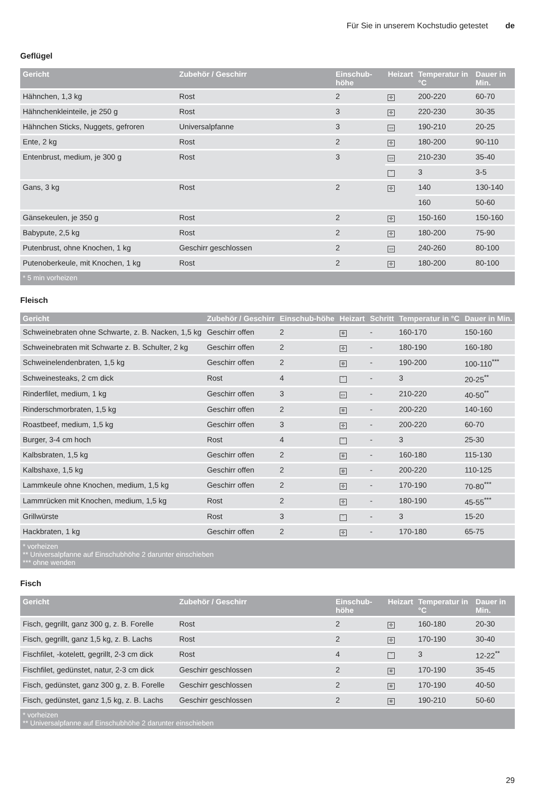Für Sie in unserem Kochstudio getestet de
Geflügel
| Gericht | Zubehör / Geschirr | Einschub-höhe | Heizart | Temperatur in °C | Dauer in Min. |
| --- | --- | --- | --- | --- | --- |
| Hähnchen, 1,3 kg | Rost | 2 | ✢ | 200-220 | 60-70 |
| Hähnchenkleinteile, je 250 g | Rost | 3 | ✢ | 220-230 | 30-35 |
| Hähnchen Sticks, Nuggets, gefroren | Universalpfanne | 3 | ▭ | 190-210 | 20-25 |
| Ente, 2 kg | Rost | 2 | ✢ | 180-200 | 90-110 |
| Entenbrust, medium, je 300 g | Rost | 3 | ▭ | 210-230 | 35-40 |
| | | | ‾ | 3 | 3-5 |
| Gans, 3 kg | Rost | 2 | ✢ | 140 | 130-140 |
| | | | | 160 | 50-60 |
| Gänsekeulen, je 350 g | Rost | 2 | ✢ | 150-160 | 150-160 |
| Babypute, 2,5 kg | Rost | 2 | ✢ | 180-200 | 75-90 |
| Putenbrust, ohne Knochen, 1 kg | Geschirr geschlossen | 2 | ▭ | 240-260 | 80-100 |
| Putenoberkeule, mit Knochen, 1 kg | Rost | 2 | ✢ | 180-200 | 80-100 |
| * 5 min vorheizen | | | | | |
Fleisch
| Gericht | Zubehör / Geschirr | Einschub-höhe | Heizart | Schritt | Temperatur in °C | Dauer in Min. |
| --- | --- | --- | --- | --- | --- | --- |
| Schweinebraten ohne Schwarte, z. B. Nacken, 1,5 kg | Geschirr offen | 2 | ✲ | - | 160-170 | 150-160 |
| Schweinebraten mit Schwarte z. B. Schulter, 2 kg | Geschirr offen | 2 | ✢ | - | 180-190 | 160-180 |
| Schweinelendenbraten, 1,5 kg | Geschirr offen | 2 | ⊛ | - | 190-200 | 100-110<sup>***</sup> |
| Schweinesteaks, 2 cm dick | Rost | 4 | ‾ | - | 3 | 20-25<sup>**</sup> |
| Rinderfilet, medium, 1 kg | Geschirr offen | 3 | ▭ | - | 210-220 | 40-50<sup>**</sup> |
| Rinderschmorbraten, 1,5 kg | Geschirr offen | 2 | ✲ | - | 200-220 | 140-160 |
| Roastbeef, medium, 1,5 kg | Geschirr offen | 3 | ✢ | - | 200-220 | 60-70 |
| Burger, 3-4 cm hoch | Rost | 4 | ‾ | - | 3 | 25-30 |
| Kalbsbraten, 1,5 kg | Geschirr offen | 2 | ✲ | - | 160-180 | 115-130 |
| Kalbshaxe, 1,5 kg | Geschirr offen | 2 | ⊛ | - | 200-220 | 110-125 |
| Lammkeule ohne Knochen, medium, 1,5 kg | Geschirr offen | 2 | ✢ | - | 170-190 | 70-80<sup>***</sup> |
| Lammrücken mit Knochen, medium, 1,5 kg | Rost | 2 | ✢ | - | 180-190 | 45-55<sup>***</sup> |
| Grillwürste | Rost | 3 | ‾ | - | 3 | 15-20 |
| Hackbraten, 1 kg | Geschirr offen | 2 | ✢ | - | 170-180 | 65-75 |
| * vorheizen ** Universalpfanne auf Einschubhöhe 2 darunter einschieben *** ohne wenden | | | | | | |
Fisch
| Gericht | Zubehör / Geschirr | Einschub-höhe | Heizart | Temperatur in °C | Dauer in Min. |
| --- | --- | --- | --- | --- | --- |
| Fisch, gegrillt, ganz 300 g, z. B. Forelle | Rost | 2 | ✢ | 160-180 | 20-30 |
| Fisch, gegrillt, ganz 1,5 kg, z. B. Lachs | Rost | 2 | ✢ | 170-190 | 30-40 |
| Fischfilet, -kotelett, gegrillt, 2-3 cm dick | Rost | 4 | ‾ | 3 | 12-22<sup>**</sup> |
| Fischfilet, gedünstet, natur, 2-3 cm dick | Geschirr geschlossen | 2 | ✲ | 170-190 | 35-45 |
| Fisch, gedünstet, ganz 300 g, z. B. Forelle | Geschirr geschlossen | 2 | ✲ | 170-190 | 40-50 |
| Fisch, gedünstet, ganz 1,5 kg, z. B. Lachs | Geschirr geschlossen | 2 | ✲ | 190-210 | 50-60 |
| * vorheizen ** Universalpfanne auf Einschubhöhe 2 darunter einschieben | | | | | |
29